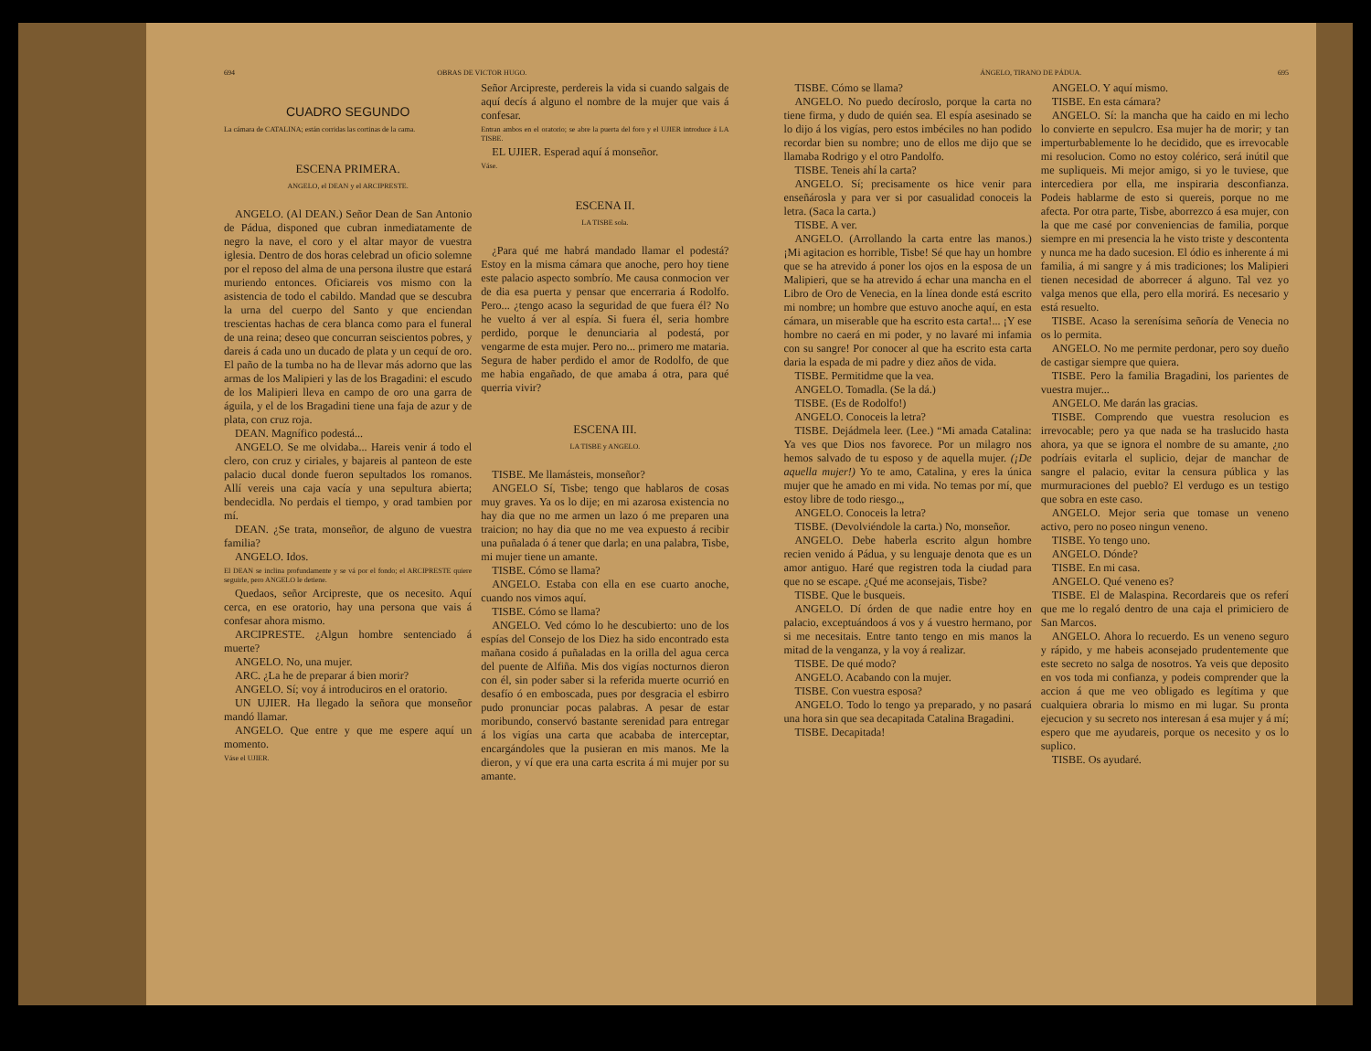694 OBRAS DE VICTOR HUGO.
CUADRO SEGUNDO
La cámara de CATALINA; están corridas las cortinas de la cama.
ESCENA PRIMERA.
ANGELO, el DEAN y el ARCIPRESTE.
ANGELO. (Al DEAN.) Señor Dean de San Antonio de Pádua, disponed que cubran inmediatamente de negro la nave, el coro y el altar mayor de vuestra iglesia. Dentro de dos horas celebrad un oficio solemne por el reposo del alma de una persona ilustre que estará muriendo entonces. Oficiareis vos mismo con la asistencia de todo el cabildo. Mandad que se descubra la urna del cuerpo del Santo y que enciendan trescientas hachas de cera blanca como para el funeral de una reina; deseo que concurran seiscientos pobres, y dareis á cada uno un ducado de plata y un cequí de oro. El paño de la tumba no ha de llevar más adorno que las armas de los Malipieri y las de los Bragadini: el escudo de los Malipieri lleva en campo de oro una garra de águila, y el de los Bragadini tiene una faja de azur y de plata, con cruz roja.
DEAN. Magnífico podestá...
ANGELO. Se me olvidaba... Hareis venir á todo el clero, con cruz y ciriales, y bajareis al panteon de este palacio ducal donde fueron sepultados los romanos. Allí vereis una caja vacía y una sepultura abierta; bendecidla. No perdais el tiempo, y orad tambien por mí.
DEAN. ¿Se trata, monseñor, de alguno de vuestra familia?
ANGELO. Idos.
El DEAN se inclina profundamente y se vá por el fondo; el ARCIPRESTE quiere seguirle, pero ANGELO le detiene.
Quedaos, señor Arcipreste, que os necesito. Aquí cerca, en ese oratorio, hay una persona que vais á confesar ahora mismo.
ARCIPRESTE. ¿Algun hombre sentenciado á muerte?
ANGELO. No, una mujer.
ARC. ¿La he de preparar á bien morir?
ANGELO. Sí; voy á introduciros en el oratorio.
UN UJIER. Ha llegado la señora que monseñor mandó llamar.
ANGELO. Que entre y que me espere aquí un momento.
Váse el UJIER.
Señor Arcipreste, perdereis la vida si cuando salgais de aquí decís á alguno el nombre de la mujer que vais á confesar.
Entran ambos en el oratorio; se abre la puerta del foro y el UJIER introduce á LA TISBE.
EL UJIER. Esperad aquí á monseñor.
Váse.
ESCENA II.
LA TISBE sola.
¿Para qué me habrá mandado llamar el podestá? Estoy en la misma cámara que anoche, pero hoy tiene este palacio aspecto sombrío. Me causa conmocion ver de dia esa puerta y pensar que encerraria á Rodolfo. Pero... ¿tengo acaso la seguridad de que fuera él? No he vuelto á ver al espía. Si fuera él, seria hombre perdido, porque le denunciaria al podestá, por vengarme de esta mujer. Pero no... primero me mataria. Segura de haber perdido el amor de Rodolfo, de que me habia engañado, de que amaba á otra, para qué querria vivir?
ESCENA III.
LA TISBE y ANGELO.
TISBE. Me llamásteis, monseñor?
ANGELO Sí, Tisbe; tengo que hablaros de cosas muy graves. Ya os lo dije; en mi azarosa existencia no hay dia que no me armen un lazo ó me preparen una traicion; no hay dia que no me vea expuesto á recibir una puñalada ó á tener que darla; en una palabra, Tisbe, mi mujer tiene un amante.
TISBE. Cómo se llama?
ANGELO. Estaba con ella en ese cuarto anoche, cuando nos vimos aquí.
TISBE. Cómo se llama?
ANGELO. Ved cómo lo he descubierto: uno de los espías del Consejo de los Diez ha sido encontrado esta mañana cosido á puñaladas en la orilla del agua cerca del puente de Alfiña. Mis dos vigías nocturnos dieron con él, sin poder saber si la referida muerte ocurrió en desafío ó en emboscada, pues por desgracia el esbirro pudo pronunciar pocas palabras. A pesar de estar moribundo, conservó bastante serenidad para entregar á los vigías una carta que acababa de interceptar, encargándoles que la pusieran en mis manos. Me la dieron, y ví que era una carta escrita á mi mujer por su amante.
ÁNGELO, TIRANO DE PÁDUA. 695
TISBE. Cómo se llama?
ANGELO. No puedo decíroslo, porque la carta no tiene firma, y dudo de quién sea. El espía asesinado se lo dijo á los vigías, pero estos imbéciles no han podido recordar bien su nombre; uno de ellos me dijo que se llamaba Rodrigo y el otro Pandolfo.
TISBE. Teneis ahí la carta?
ANGELO. Sí; precisamente os hice venir para enseñárosla y para ver si por casualidad conoceis la letra. (Saca la carta.)
TISBE. A ver.
ANGELO. (Arrollando la carta entre las manos.) ¡Mi agitacion es horrible, Tisbe! Sé que hay un hombre que se ha atrevido á poner los ojos en la esposa de un Malipieri, que se ha atrevido á echar una mancha en el Libro de Oro de Venecia, en la línea donde está escrito mi nombre; un hombre que estuvo anoche aquí, en esta cámara, un miserable que ha escrito esta carta!... ¡Y ese hombre no caerá en mi poder, y no lavaré mi infamia con su sangre! Por conocer al que ha escrito esta carta daria la espada de mi padre y diez años de vida.
TISBE. Permitidme que la vea.
ANGELO. Tomadla. (Se la dá.)
TISBE. (Es de Rodolfo!)
ANGELO. Conoceis la letra?
TISBE. Dejádmela leer. (Lee.) “Mi amada Catalina: Ya ves que Dios nos favorece. Por un milagro nos hemos salvado de tu esposo y de aquella mujer. (¡De aquella mujer!) Yo te amo, Catalina, y eres la única mujer que he amado en mi vida. No temas por mí, que estoy libre de todo riesgo.„
ANGELO. Conoceis la letra?
TISBE. (Devolviéndole la carta.) No, monseñor.
ANGELO. Debe haberla escrito algun hombre recien venido á Pádua, y su lenguaje denota que es un amor antiguo. Haré que registren toda la ciudad para que no se escape. ¿Qué me aconsejais, Tisbe?
TISBE. Que le busqueis.
ANGELO. Dí órden de que nadie entre hoy en palacio, exceptuándoos á vos y á vuestro hermano, por si me necesitais. Entre tanto tengo en mis manos la mitad de la venganza, y la voy á realizar.
TISBE. De qué modo?
ANGELO. Acabando con la mujer.
TISBE. Con vuestra esposa?
ANGELO. Todo lo tengo ya preparado, y no pasará una hora sin que sea decapitada Catalina Bragadini.
TISBE. Decapitada!
ANGELO. Y aquí mismo.
TISBE. En esta cámara?
ANGELO. Sí: la mancha que ha caido en mi lecho lo convierte en sepulcro. Esa mujer ha de morir; y tan imperturbablemente lo he decidido, que es irrevocable mi resolucion. Como no estoy colérico, será inútil que me supliqueis. Mi mejor amigo, si yo le tuviese, que intercediera por ella, me inspiraria desconfianza. Podeis hablarme de esto si quereis, porque no me afecta. Por otra parte, Tisbe, aborrezco á esa mujer, con la que me casé por conveniencias de familia, porque siempre en mi presencia la he visto triste y descontenta y nunca me ha dado sucesion. El ódio es inherente á mi familia, á mi sangre y á mis tradiciones; los Malipieri tienen necesidad de aborrecer á alguno. Tal vez yo valga menos que ella, pero ella morirá. Es necesario y está resuelto.
TISBE. Acaso la serenísima señoría de Venecia no os lo permita.
ANGELO. No me permite perdonar, pero soy dueño de castigar siempre que quiera.
TISBE. Pero la familia Bragadini, los parientes de vuestra mujer...
ANGELO. Me darán las gracias.
TISBE. Comprendo que vuestra resolucion es irrevocable; pero ya que nada se ha traslucido hasta ahora, ya que se ignora el nombre de su amante, ¿no podríais evitarla el suplicio, dejar de manchar de sangre el palacio, evitar la censura pública y las murmuraciones del pueblo? El verdugo es un testigo que sobra en este caso.
ANGELO. Mejor seria que tomase un veneno activo, pero no poseo ningun veneno.
TISBE. Yo tengo uno.
ANGELO. Dónde?
TISBE. En mi casa.
ANGELO. Qué veneno es?
TISBE. El de Malaspina. Recordareis que os referí que me lo regaló dentro de una caja el primiciero de San Marcos.
ANGELO. Ahora lo recuerdo. Es un veneno seguro y rápido, y me habeis aconsejado prudentemente que este secreto no salga de nosotros. Ya veis que deposito en vos toda mi confianza, y podeis comprender que la accion á que me veo obligado es legítima y que cualquiera obraria lo mismo en mi lugar. Su pronta ejecucion y su secreto nos interesan á esa mujer y á mí; espero que me ayudareis, porque os necesito y os lo suplico.
TISBE. Os ayudaré.